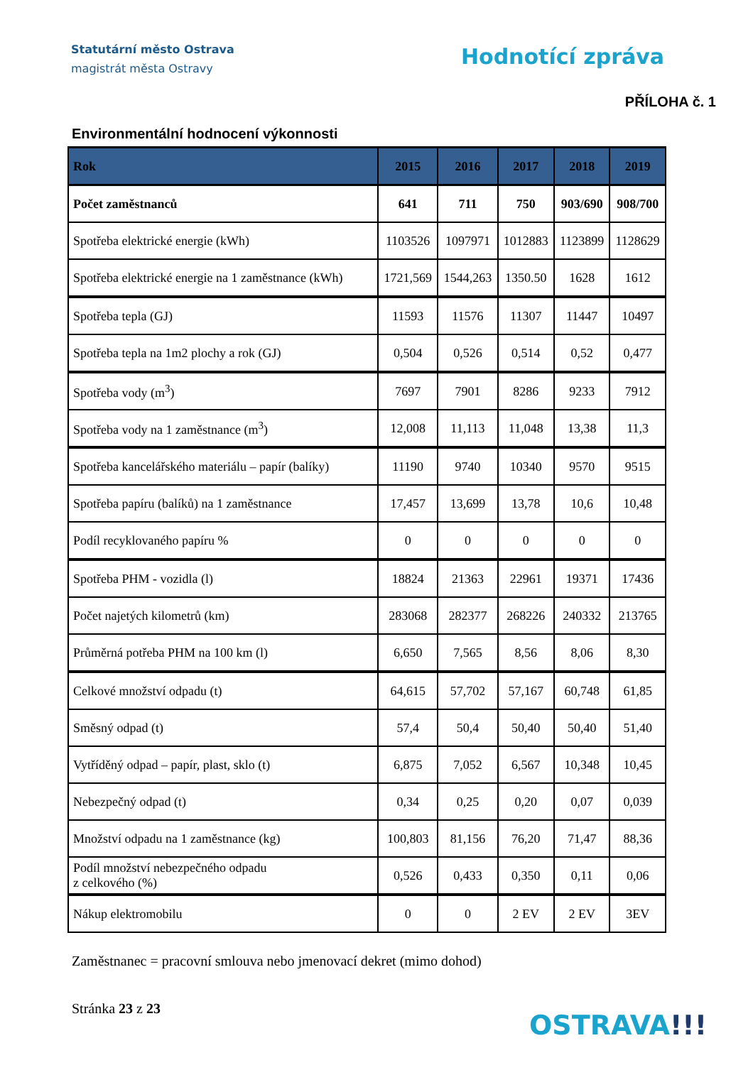Statutární město Ostrava
magistrát města Ostravy
Hodnotící zpráva
PŘÍLOHA č. 1
Environmentální hodnocení výkonnosti
| Rok | 2015 | 2016 | 2017 | 2018 | 2019 |
| --- | --- | --- | --- | --- | --- |
| Počet zaměstnanců | 641 | 711 | 750 | 903/690 | 908/700 |
| Spotřeba elektrické energie (kWh) | 1103526 | 1097971 | 1012883 | 1123899 | 1128629 |
| Spotřeba elektrické energie na 1 zaměstnance (kWh) | 1721,569 | 1544,263 | 1350.50 | 1628 | 1612 |
| Spotřeba tepla (GJ) | 11593 | 11576 | 11307 | 11447 | 10497 |
| Spotřeba tepla na 1m2 plochy a rok (GJ) | 0,504 | 0,526 | 0,514 | 0,52 | 0,477 |
| Spotřeba vody (m<sup>3</sup>) | 7697 | 7901 | 8286 | 9233 | 7912 |
| Spotřeba vody na 1 zaměstnance (m<sup>3</sup>) | 12,008 | 11,113 | 11,048 | 13,38 | 11,3 |
| Spotřeba kancelářského materiálu – papír (balíky) | 11190 | 9740 | 10340 | 9570 | 9515 |
| Spotřeba papíru (balíků) na 1 zaměstnance | 17,457 | 13,699 | 13,78 | 10,6 | 10,48 |
| Podíl recyklovaného papíru % | 0 | 0 | 0 | 0 | 0 |
| Spotřeba PHM - vozidla (l) | 18824 | 21363 | 22961 | 19371 | 17436 |
| Počet najetých kilometrů (km) | 283068 | 282377 | 268226 | 240332 | 213765 |
| Průměrná potřeba PHM na 100 km (l) | 6,650 | 7,565 | 8,56 | 8,06 | 8,30 |
| Celkové množství odpadu (t) | 64,615 | 57,702 | 57,167 | 60,748 | 61,85 |
| Směsný odpad (t) | 57,4 | 50,4 | 50,40 | 50,40 | 51,40 |
| Vytříděný odpad – papír, plast, sklo (t) | 6,875 | 7,052 | 6,567 | 10,348 | 10,45 |
| Nebezpečný odpad (t) | 0,34 | 0,25 | 0,20 | 0,07 | 0,039 |
| Množství odpadu na 1 zaměstnance (kg) | 100,803 | 81,156 | 76,20 | 71,47 | 88,36 |
| Podíl množství nebezpečného odpadu z celkového (%) | 0,526 | 0,433 | 0,350 | 0,11 | 0,06 |
| Nákup elektromobilu | 0 | 0 | 2 EV | 2 EV | 3EV |
Zaměstnanec = pracovní smlouva nebo jmenovací dekret (mimo dohod)
Stránka 23 z 23
OSTRAVA!!!